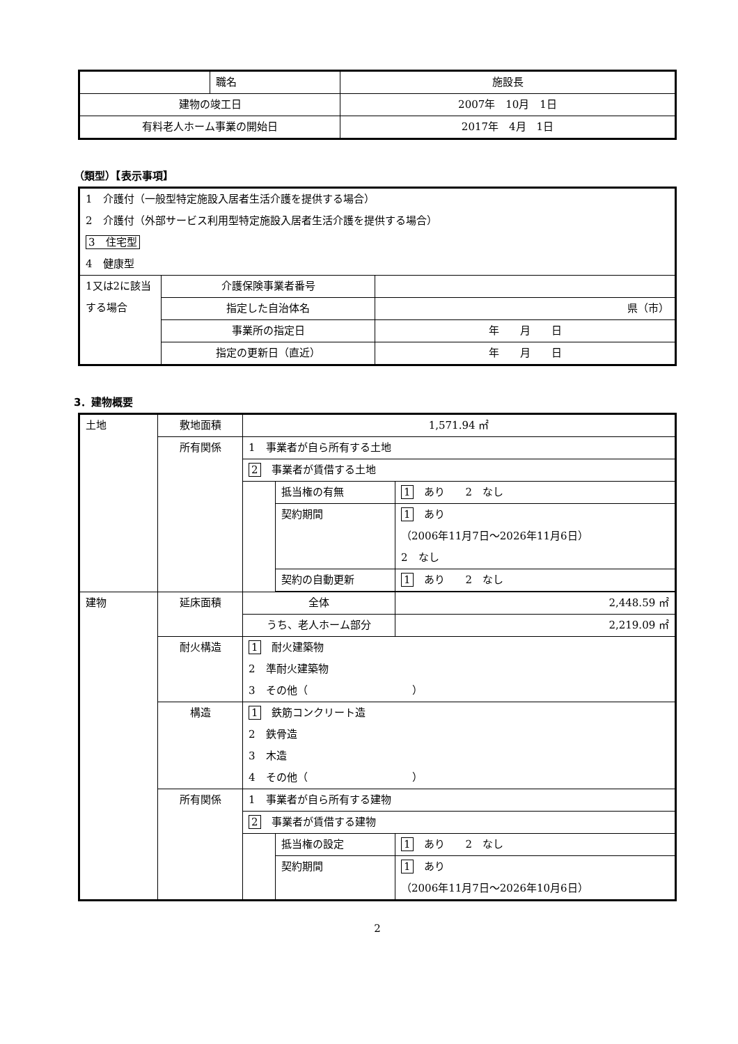| | 職名 | 施設長 |
| 建物の竣工日 | | 2007年 10月 1日 |
| 有料老人ホーム事業の開始日 | | 2017年 4月 1日 |
（類型）【表示事項】
| 1 介護付（一般型特定施設入居者生活介護を提供する場合） 2 介護付（外部サービス利用型特定施設入居者生活介護を提供する場合） 3 住宅型 4 健康型 | | |
| 1又は2に該当する場合 | 介護保険事業者番号 | |
| | 指定した自治体名 | 県（市） |
| | 事業所の指定日 | 年 月 日 |
| | 指定の更新日（直近） | 年 月 日 |
3．建物概要
| 土地 | 敷地面積 | 1,571.94 ㎡ | | |
| | 所有関係 | 1 事業者が自ら所有する土地 | | |
| | | 2 事業者が賃借する土地 | | |
| | | | 抵当権の有無 | 1 あり 2 なし |
| | | | 契約期間 | 1 あり （2006年11月7日～2026年11月6日） 2 なし |
| | | | 契約の自動更新 | 1 あり 2 なし |
| 建物 | 延床面積 | 全体 | | 2,448.59 ㎡ |
| | | うち、老人ホーム部分 | | 2,219.09 ㎡ |
| | 耐火構造 | 1 耐火建築物 2 準耐火建築物 3 その他（ ） | | |
| | 構造 | 1 鉄筋コンクリート造 2 鉄骨造 3 木造 4 その他（ ） | | |
| | 所有関係 | 1 事業者が自ら所有する建物 | | |
| | | 2 事業者が賃借する建物 | | |
| | | | 抵当権の設定 | 1 あり 2 なし |
| | | | 契約期間 | 1 あり （2006年11月7日～2026年10月6日） |
2